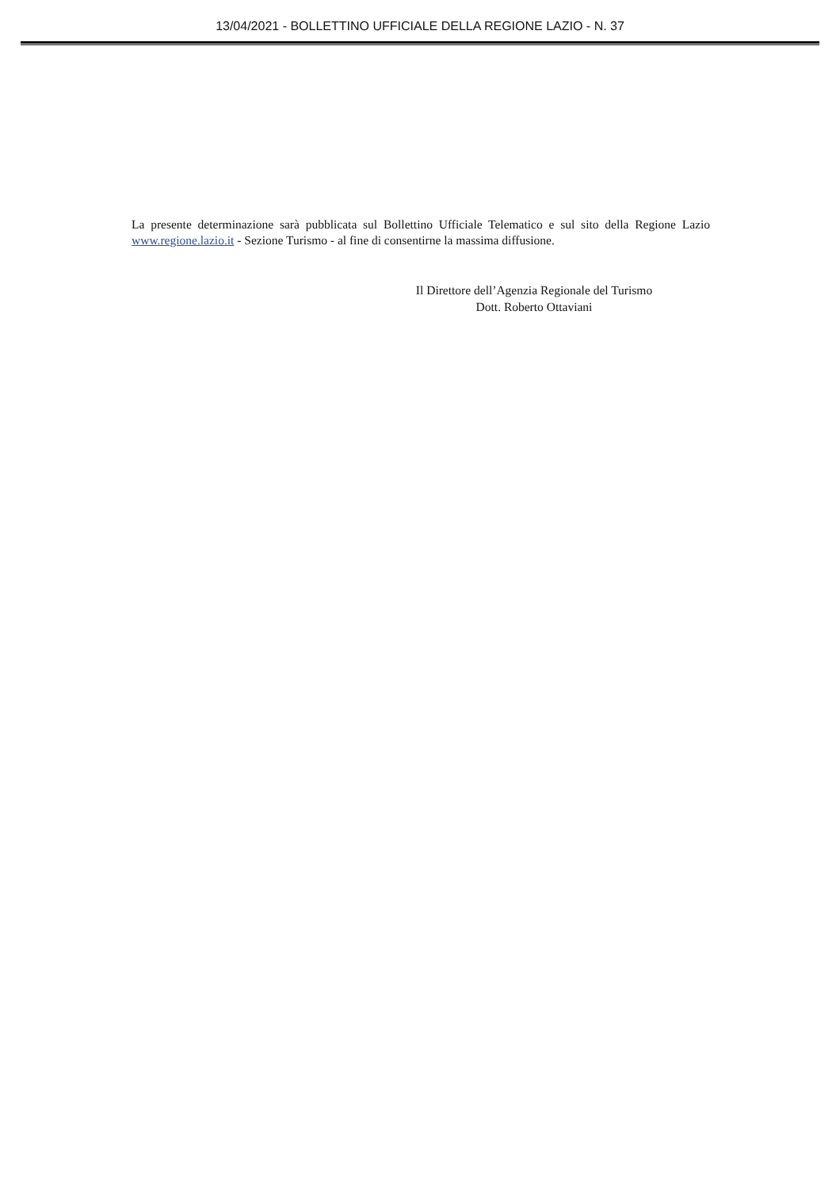13/04/2021 - BOLLETTINO UFFICIALE DELLA REGIONE LAZIO - N. 37
La presente determinazione sarà pubblicata sul Bollettino Ufficiale Telematico e sul sito della Regione Lazio www.regione.lazio.it - Sezione Turismo - al fine di consentirne la massima diffusione.
Il Direttore dell’Agenzia Regionale del Turismo
Dott. Roberto Ottaviani